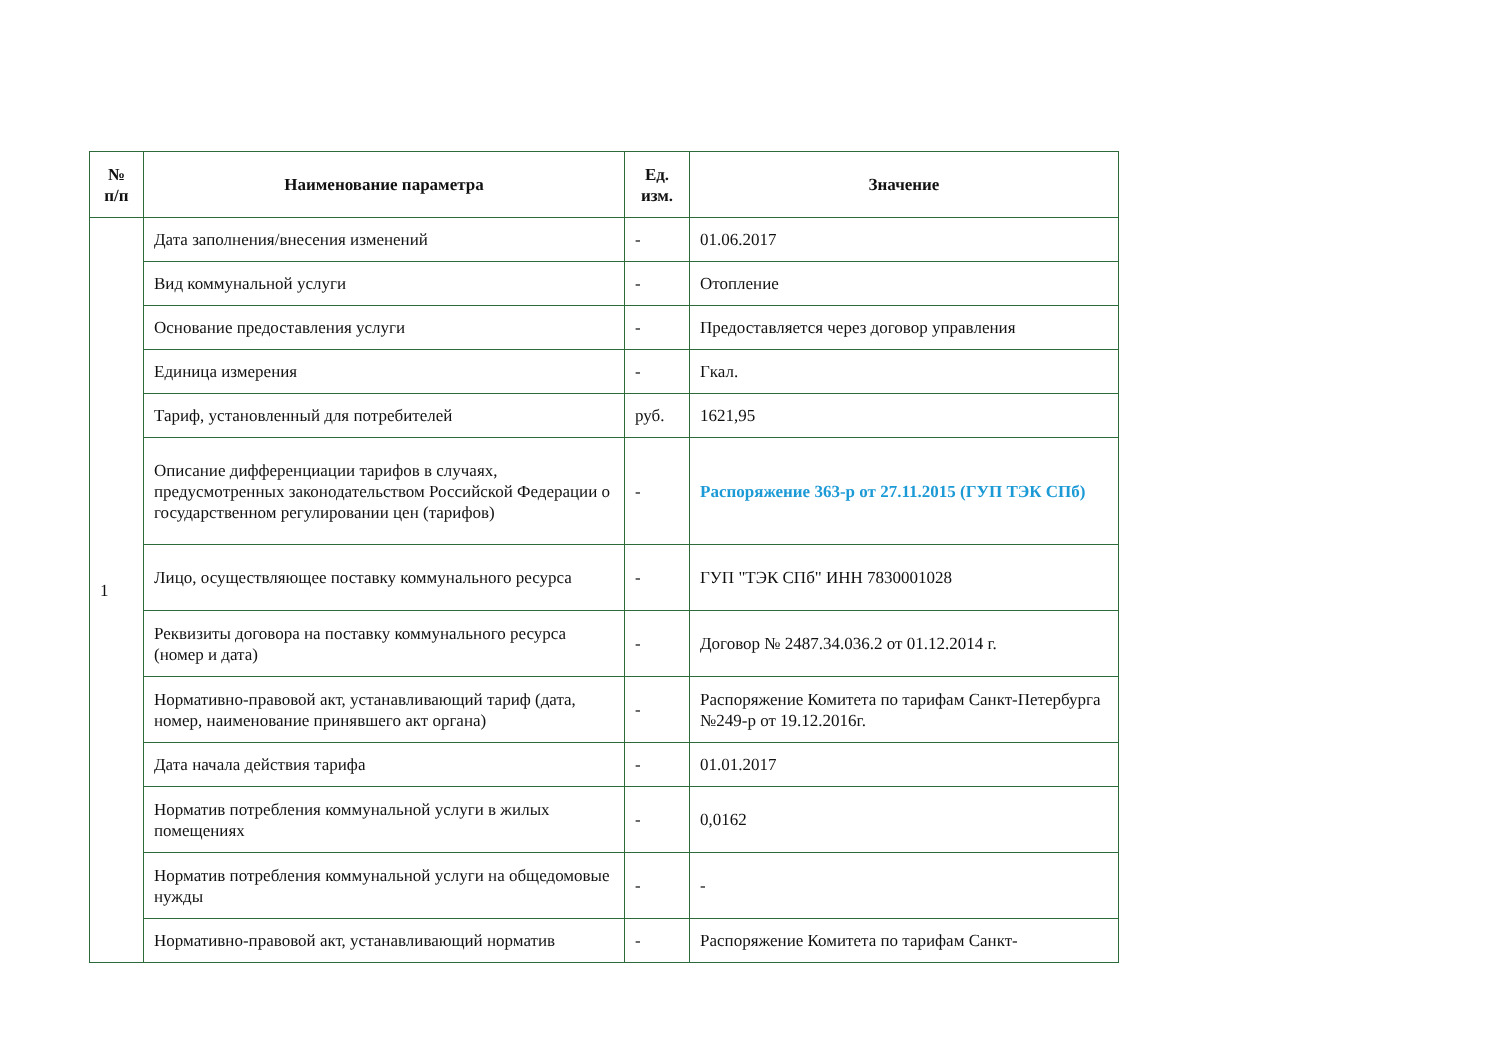| № п/п | Наименование параметра | Ед. изм. | Значение |
| --- | --- | --- | --- |
| 1 | Дата заполнения/внесения изменений | - | 01.06.2017 |
| | Вид коммунальной услуги | - | Отопление |
| | Основание предоставления услуги | - | Предоставляется через договор управления |
| | Единица измерения | - | Гкал. |
| | Тариф, установленный для потребителей | руб. | 1621,95 |
| | Описание дифференциации тарифов в случаях, предусмотренных законодательством Российской Федерации о государственном регулировании цен (тарифов) | - | Распоряжение 363-р от 27.11.2015 (ГУП ТЭК СПб) |
| | Лицо, осуществляющее поставку коммунального ресурса | - | ГУП "ТЭК СПб" ИНН 7830001028 |
| | Реквизиты договора на поставку коммунального ресурса (номер и дата) | - | Договор № 2487.34.036.2 от 01.12.2014 г. |
| | Нормативно-правовой акт, устанавливающий тариф (дата, номер, наименование принявшего акт органа) | - | Распоряжение Комитета по тарифам Санкт-Петербурга №249-р от 19.12.2016г. |
| | Дата начала действия тарифа | - | 01.01.2017 |
| | Норматив потребления коммунальной услуги в жилых помещениях | - | 0,0162 |
| | Норматив потребления коммунальной услуги на общедомовые нужды | - | - |
| | Нормативно-правовой акт, устанавливающий норматив | - | Распоряжение Комитета по тарифам Санкт- |